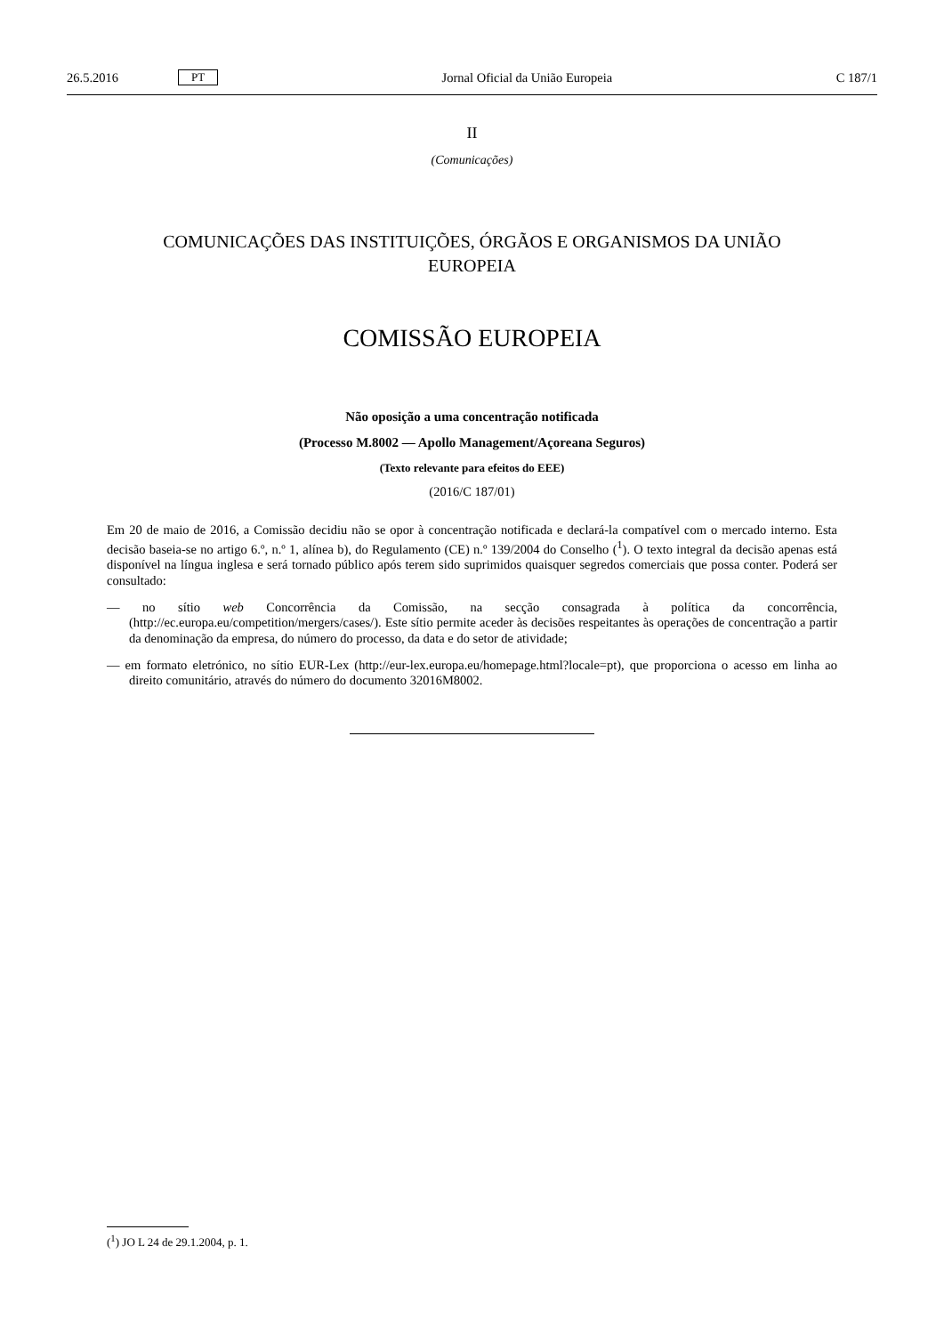26.5.2016 PT Jornal Oficial da União Europeia C 187/1
II
(Comunicações)
COMUNICAÇÕES DAS INSTITUIÇÕES, ÓRGÃOS E ORGANISMOS DA UNIÃO
EUROPEIA
COMISSÃO EUROPEIA
Não oposição a uma concentração notificada
(Processo M.8002 — Apollo Management/Açoreana Seguros)
(Texto relevante para efeitos do EEE)
(2016/C 187/01)
Em 20 de maio de 2016, a Comissão decidiu não se opor à concentração notificada e declará-la compatível com o mercado interno. Esta decisão baseia-se no artigo 6.º, n.º 1, alínea b), do Regulamento (CE) n.º 139/2004 do Conselho (<sup>1</sup>). O texto integral da decisão apenas está disponível na língua inglesa e será tornado público após terem sido suprimidos quaisquer segredos comerciais que possa conter. Poderá ser consultado:
— no sítio web Concorrência da Comissão, na secção consagrada à política da concorrência, (http://ec.europa.eu/competition/mergers/cases/). Este sítio permite aceder às decisões respeitantes às operações de concentração a partir da denominação da empresa, do número do processo, da data e do setor de atividade;
— em formato eletrónico, no sítio EUR-Lex (http://eur-lex.europa.eu/homepage.html?locale=pt), que proporciona o acesso em linha ao direito comunitário, através do número do documento 32016M8002.
(<sup>1</sup>) JO L 24 de 29.1.2004, p. 1.